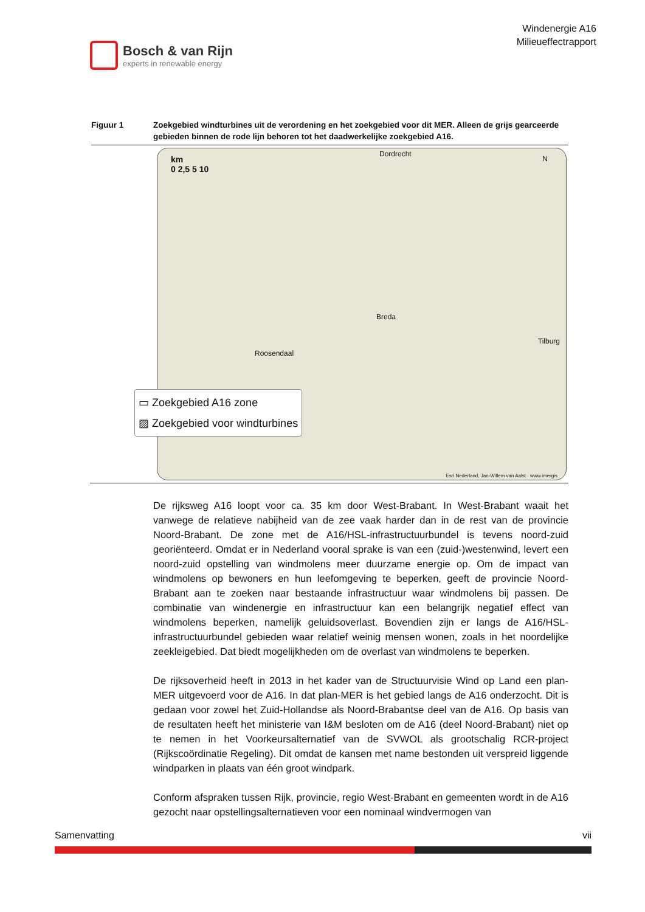Bosch & van Rijn
experts in renewable energy
Windenergie A16
Milieueffectrapport
Figuur 1 Zoekgebied windturbines uit de verordening en het zoekgebied voor dit MER. Alleen de grijs gearceerde gebieden binnen de rode lijn behoren tot het daadwerkelijke zoekgebied A16.
km
0 2,5 5 10
N
Breda
Roosendaal
Tilburg
Dordrecht
▭ Zoekgebied A16 zone
▨ Zoekgebied voor windturbines
Esri Nederland, Jan-Willem van Aalst · www.imergis
De rijksweg A16 loopt voor ca. 35 km door West-Brabant. In West-Brabant waait het vanwege de relatieve nabijheid van de zee vaak harder dan in de rest van de provincie Noord-Brabant. De zone met de A16/HSL-infrastructuurbundel is tevens noord-zuid georiënteerd. Omdat er in Nederland vooral sprake is van een (zuid-)westenwind, levert een noord-zuid opstelling van windmolens meer duurzame energie op. Om de impact van windmolens op bewoners en hun leefomgeving te beperken, geeft de provincie Noord-Brabant aan te zoeken naar bestaande infrastructuur waar windmolens bij passen. De combinatie van windenergie en infrastructuur kan een belangrijk negatief effect van windmolens beperken, namelijk geluidsoverlast. Bovendien zijn er langs de A16/HSL-infrastructuurbundel gebieden waar relatief weinig mensen wonen, zoals in het noordelijke zeekleigebied. Dat biedt mogelijkheden om de overlast van windmolens te beperken.
De rijksoverheid heeft in 2013 in het kader van de Structuurvisie Wind op Land een plan-MER uitgevoerd voor de A16. In dat plan-MER is het gebied langs de A16 onderzocht. Dit is gedaan voor zowel het Zuid-Hollandse als Noord-Brabantse deel van de A16. Op basis van de resultaten heeft het ministerie van I&M besloten om de A16 (deel Noord-Brabant) niet op te nemen in het Voorkeursalternatief van de SVWOL als grootschalig RCR-project (Rijkscoördinatie Regeling). Dit omdat de kansen met name bestonden uit verspreid liggende windparken in plaats van één groot windpark.
Conform afspraken tussen Rijk, provincie, regio West-Brabant en gemeenten wordt in de A16 gezocht naar opstellingsalternatieven voor een nominaal windvermogen van
Samenvatting vii